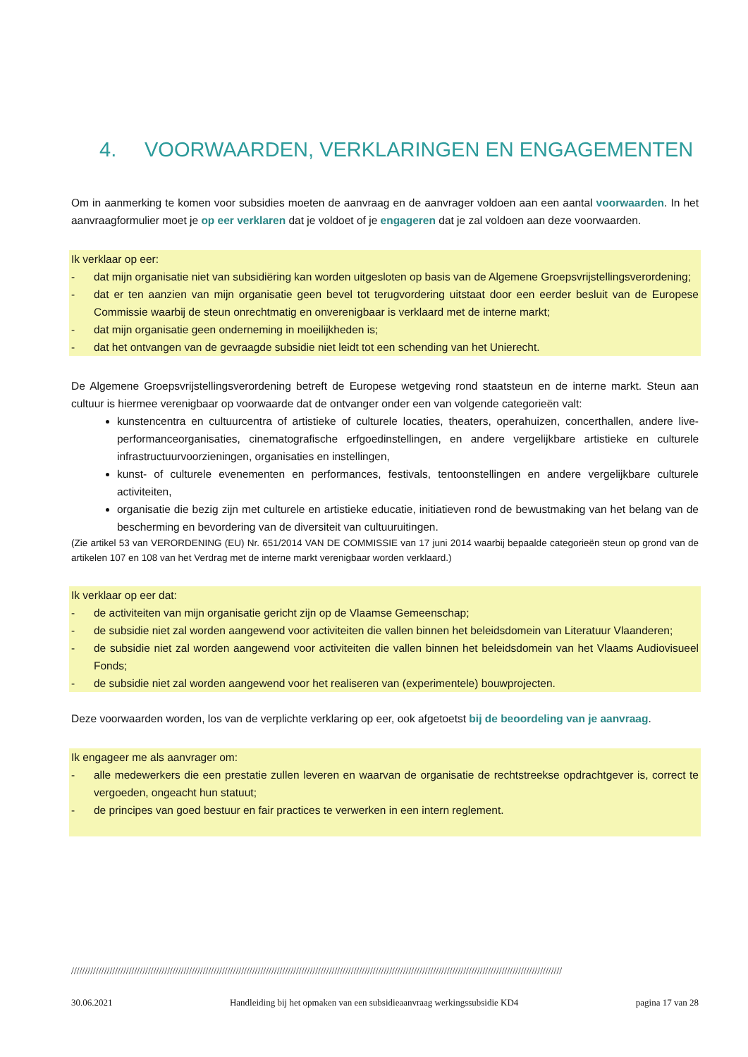4. VOORWAARDEN, VERKLARINGEN EN ENGAGEMENTEN
Om in aanmerking te komen voor subsidies moeten de aanvraag en de aanvrager voldoen aan een aantal voorwaarden. In het aanvraagformulier moet je op eer verklaren dat je voldoet of je engageren dat je zal voldoen aan deze voorwaarden.
Ik verklaar op eer:
- dat mijn organisatie niet van subsidiëring kan worden uitgesloten op basis van de Algemene Groepsvrijstellingsverordening;
- dat er ten aanzien van mijn organisatie geen bevel tot terugvordering uitstaat door een eerder besluit van de Europese Commissie waarbij de steun onrechtmatig en onverenigbaar is verklaard met de interne markt;
- dat mijn organisatie geen onderneming in moeilijkheden is;
- dat het ontvangen van de gevraagde subsidie niet leidt tot een schending van het Unierecht.
De Algemene Groepsvrijstellingsverordening betreft de Europese wetgeving rond staatsteun en de interne markt. Steun aan cultuur is hiermee verenigbaar op voorwaarde dat de ontvanger onder een van volgende categorieën valt:
kunstencentra en cultuurcentra of artistieke of culturele locaties, theaters, operahuizen, concerthallen, andere live-performanceorganisaties, cinematografische erfgoedinstellingen, en andere vergelijkbare artistieke en culturele infrastructuurvoorzieningen, organisaties en instellingen,
kunst- of culturele evenementen en performances, festivals, tentoonstellingen en andere vergelijkbare culturele activiteiten,
organisatie die bezig zijn met culturele en artistieke educatie, initiatieven rond de bewustmaking van het belang van de bescherming en bevordering van de diversiteit van cultuuruitingen.
(Zie artikel 53 van VERORDENING (EU) Nr. 651/2014 VAN DE COMMISSIE van 17 juni 2014 waarbij bepaalde categorieën steun op grond van de artikelen 107 en 108 van het Verdrag met de interne markt verenigbaar worden verklaard.)
Ik verklaar op eer dat:
- de activiteiten van mijn organisatie gericht zijn op de Vlaamse Gemeenschap;
- de subsidie niet zal worden aangewend voor activiteiten die vallen binnen het beleidsdomein van Literatuur Vlaanderen;
- de subsidie niet zal worden aangewend voor activiteiten die vallen binnen het beleidsdomein van het Vlaams Audiovisueel Fonds;
- de subsidie niet zal worden aangewend voor het realiseren van (experimentele) bouwprojecten.
Deze voorwaarden worden, los van de verplichte verklaring op eer, ook afgetoetst bij de beoordeling van je aanvraag.
Ik engageer me als aanvrager om:
- alle medewerkers die een prestatie zullen leveren en waarvan de organisatie de rechtstreekse opdrachtgever is, correct te vergoeden, ongeacht hun statuut;
- de principes van goed bestuur en fair practices te verwerken in een intern reglement.
///////////////////////////////////////////////////////////////////////////////////////////////////////////////////////////////////////////////////////////////////////////////////
30.06.2021 Handleiding bij het opmaken van een subsidieaanvraag werkingssubsidie KD4 pagina 17 van 28